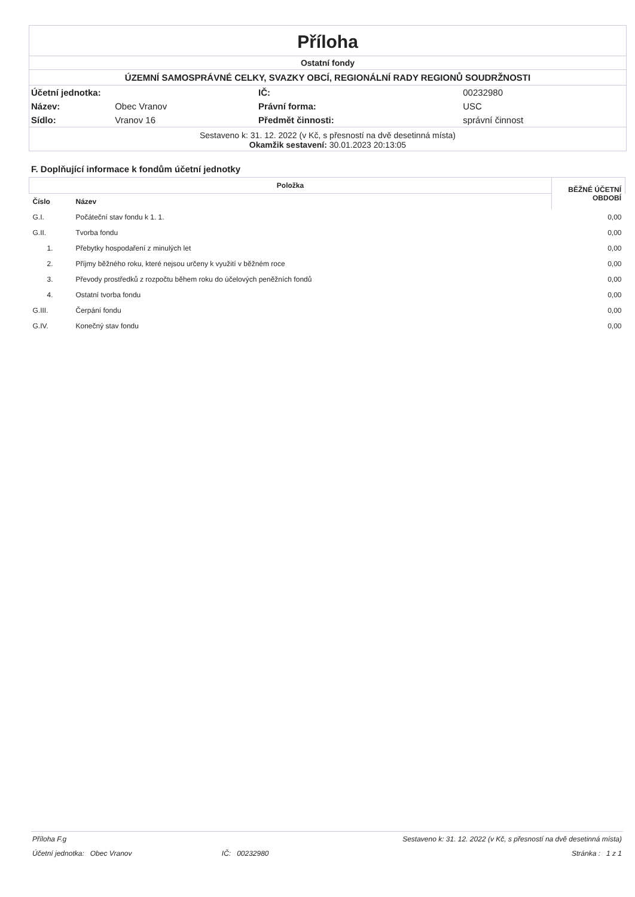Příloha
Ostatní fondy
ÚZEMNÍ SAMOSPRÁVNÉ CELKY, SVAZKY OBCÍ, REGIONÁLNÍ RADY REGIONŮ SOUDRŽNOSTI
| Účetní jednotka: | | IČ: | 00232980 |
| Název: | Obec Vranov | Právní forma: | USC |
| Sídlo: | Vranov 16 | Předmět činnosti: | správní činnost |
Sestaveno k: 31. 12. 2022 (v Kč, s přesností na dvě desetinná místa)
Okamžik sestavení: 30.01.2023 20:13:05
F. Doplňující informace k fondům účetní jednotky
| Položka | | BĚŽNÉ ÚČETNÍ OBDOBÍ |
| --- | --- | --- |
| Číslo | Název | |
| G.I. | Počáteční stav fondu k 1. 1. | 0,00 |
| G.II. | Tvorba fondu | 0,00 |
| 1. | Přebytky hospodaření z minulých let | 0,00 |
| 2. | Příjmy běžného roku, které nejsou určeny k využití v běžném roce | 0,00 |
| 3. | Převody prostředků z rozpočtu během roku do účelových peněžních fondů | 0,00 |
| 4. | Ostatní tvorba fondu | 0,00 |
| G.III. | Čerpání fondu | 0,00 |
| G.IV. | Konečný stav fondu | 0,00 |
| Příloha F.g | | Sestaveno k: 31. 12. 2022 (v Kč, s přesností na dvě desetinná místa) | |
| Účetní jednotka: Obec Vranov | | IČ: 00232980 | Stránka : 1 z 1 |